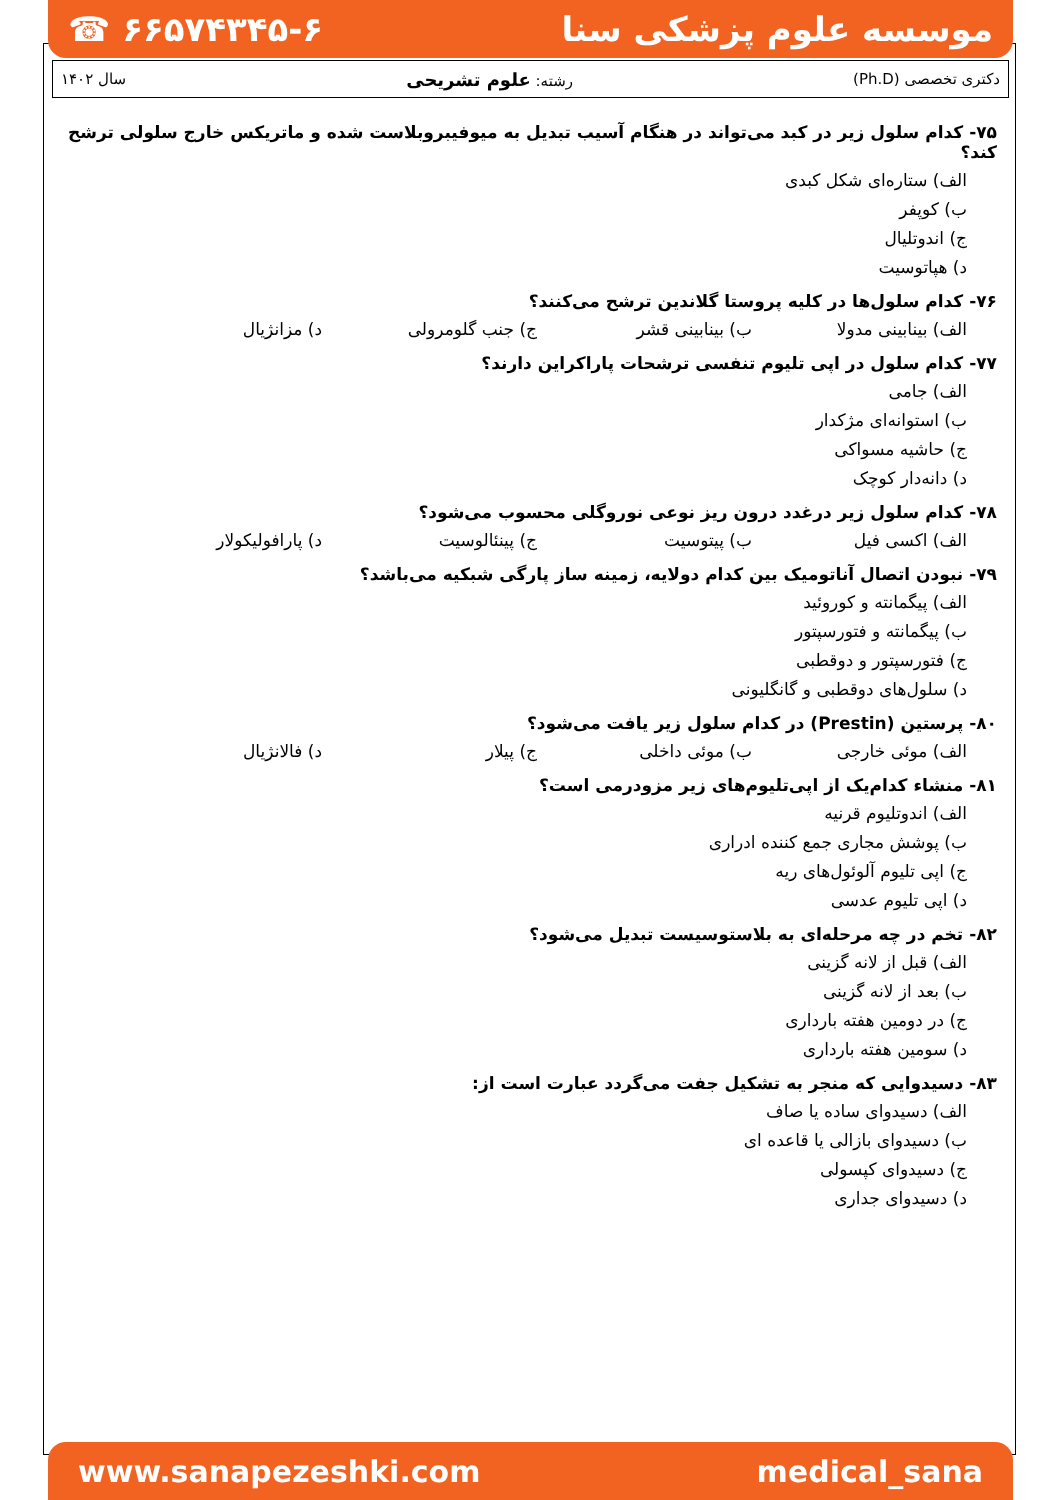☎ ۶۶۵۷۴۳۴۵-۶ موسسه علوم پزشکی سنا
سال ۱۴۰۲ رشته: علوم تشریحی دکتری تخصصی (Ph.D)
۷۵- کدام سلول زیر در کبد می‌تواند در هنگام آسیب تبدیل به میوفیبروبلاست شده و ماتریکس خارج سلولی ترشح کند؟
الف) ستاره‌ای شکل کبدی
ب) کوپفر
ج) اندوتلیال
د) هپاتوسیت
۷۶- کدام سلول‌ها در کلیه پروستا گلاندین ترشح می‌کنند؟
الف) بینابینی مدولا ب) بینابینی قشر ج) جنب گلومرولی د) مزانژیال
۷۷- کدام سلول در اپی تلیوم تنفسی ترشحات پاراکراین دارند؟
الف) جامی
ب) استوانه‌ای مژکدار
ج) حاشیه مسواکی
د) دانه‌دار کوچک
۷۸- کدام سلول زیر درغدد درون ریز نوعی نوروگلی محسوب می‌شود؟
الف) اکسی فیل ب) پیتوسیت ج) پینئالوسیت د) پارافولیکولار
۷۹- نبودن اتصال آناتومیک بین کدام دولایه، زمینه ساز پارگی شبکیه می‌باشد؟
الف) پیگمانته و کوروئید
ب) پیگمانته و فتورسپتور
ج) فتورسپتور و دوقطبی
د) سلول‌های دوقطبی و گانگلیونی
۸۰- پرستین (Prestin) در کدام سلول زیر یافت می‌شود؟
الف) موئی خارجی ب) موئی داخلی ج) پیلار د) فالانژیال
۸۱- منشاء کدام‌یک از اپی‌تلیوم‌های زیر مزودرمی است؟
الف) اندوتلیوم قرنیه
ب) پوشش مجاری جمع کننده ادراری
ج) اپی تلیوم آلوئول‌های ریه
د) اپی تلیوم عدسی
۸۲- تخم در چه مرحله‌ای به بلاستوسیست تبدیل می‌شود؟
الف) قبل از لانه گزینی
ب) بعد از لانه گزینی
ج) در دومین هفته بارداری
د) سومین هفته بارداری
۸۳- دسیدوایی که منجر به تشکیل جفت می‌گردد عبارت است از:
الف) دسیدوای ساده یا صاف
ب) دسیدوای بازالی یا قاعده ای
ج) دسیدوای کپسولی
د) دسیدوای جداری
www.sanapezeshki.com medical_sana